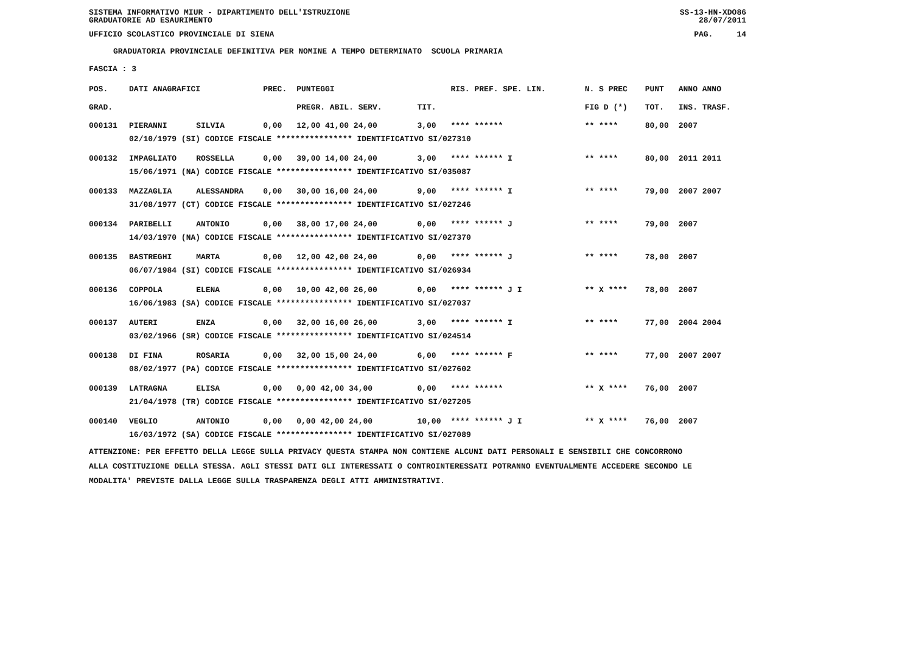SISTEMA INFORMATIVO MIUR - DIPARTIMENTO DELL'ISTRUZIONE SS-13-HN-XDO86
GRADUATORIE AD ESAURIMENTO 28/07/2011
UFFICIO SCOLASTICO PROVINCIALE DI SIENA PAG. 14
GRADUATORIA PROVINCIALE DEFINITIVA PER NOMINE A TEMPO DETERMINATO SCUOLA PRIMARIA
FASCIA : 3
| POS. | DATI ANAGRAFICI | | PREC. | PUNTEGGI | | RIS. PREF. SPE. LIN. | N. S PREC | PUNT | ANNO ANNO |
| --- | --- | --- | --- | --- | --- | --- | --- | --- | --- |
| GRAD. | | | | PREGR. ABIL. SERV. | TIT. | | FIG D (*) | TOT. | INS. TRASF. |
| 000131 | PIERANNI | SILVIA | 0,00 | 12,00 41,00 24,00 | 3,00 | **** ****** | ** **** | 80,00 | 2007 |
| | 02/10/1979 (SI) CODICE FISCALE **************** IDENTIFICATIVO SI/027310 | | | | | | | | |
| 000132 | IMPAGLIATO | ROSSELLA | 0,00 | 39,00 14,00 24,00 | 3,00 | **** ****** I | ** **** | 80,00 | 2011 2011 |
| | 15/06/1971 (NA) CODICE FISCALE **************** IDENTIFICATIVO SI/035087 | | | | | | | | |
| 000133 | MAZZAGLIA | ALESSANDRA | 0,00 | 30,00 16,00 24,00 | 9,00 | **** ****** I | ** **** | 79,00 | 2007 2007 |
| | 31/08/1977 (CT) CODICE FISCALE **************** IDENTIFICATIVO SI/027246 | | | | | | | | |
| 000134 | PARIBELLI | ANTONIO | 0,00 | 38,00 17,00 24,00 | 0,00 | **** ****** J | ** **** | 79,00 | 2007 |
| | 14/03/1970 (NA) CODICE FISCALE **************** IDENTIFICATIVO SI/027370 | | | | | | | | |
| 000135 | BASTREGHI | MARTA | 0,00 | 12,00 42,00 24,00 | 0,00 | **** ****** J | ** **** | 78,00 | 2007 |
| | 06/07/1984 (SI) CODICE FISCALE **************** IDENTIFICATIVO SI/026934 | | | | | | | | |
| 000136 | COPPOLA | ELENA | 0,00 | 10,00 42,00 26,00 | 0,00 | **** ****** J I | ** X **** | 78,00 | 2007 |
| | 16/06/1983 (SA) CODICE FISCALE **************** IDENTIFICATIVO SI/027037 | | | | | | | | |
| 000137 | AUTERI | ENZA | 0,00 | 32,00 16,00 26,00 | 3,00 | **** ****** I | ** **** | 77,00 | 2004 2004 |
| | 03/02/1966 (SR) CODICE FISCALE **************** IDENTIFICATIVO SI/024514 | | | | | | | | |
| 000138 | DI FINA | ROSARIA | 0,00 | 32,00 15,00 24,00 | 6,00 | **** ****** F | ** **** | 77,00 | 2007 2007 |
| | 08/02/1977 (PA) CODICE FISCALE **************** IDENTIFICATIVO SI/027602 | | | | | | | | |
| 000139 | LATRAGNA | ELISA | 0,00 | 0,00 42,00 34,00 | 0,00 | **** ****** | ** X **** | 76,00 | 2007 |
| | 21/04/1978 (TR) CODICE FISCALE **************** IDENTIFICATIVO SI/027205 | | | | | | | | |
| 000140 | VEGLIO | ANTONIO | 0,00 | 0,00 42,00 24,00 | 10,00 | **** ****** J I | ** X **** | 76,00 | 2007 |
| | 16/03/1972 (SA) CODICE FISCALE **************** IDENTIFICATIVO SI/027089 | | | | | | | | |
ATTENZIONE: PER EFFETTO DELLA LEGGE SULLA PRIVACY QUESTA STAMPA NON CONTIENE ALCUNI DATI PERSONALI E SENSIBILI CHE CONCORRONO
ALLA COSTITUZIONE DELLA STESSA. AGLI STESSI DATI GLI INTERESSATI O CONTROINTERESSATI POTRANNO EVENTUALMENTE ACCEDERE SECONDO LE
MODALITA' PREVISTE DALLA LEGGE SULLA TRASPARENZA DEGLI ATTI AMMINISTRATIVI.